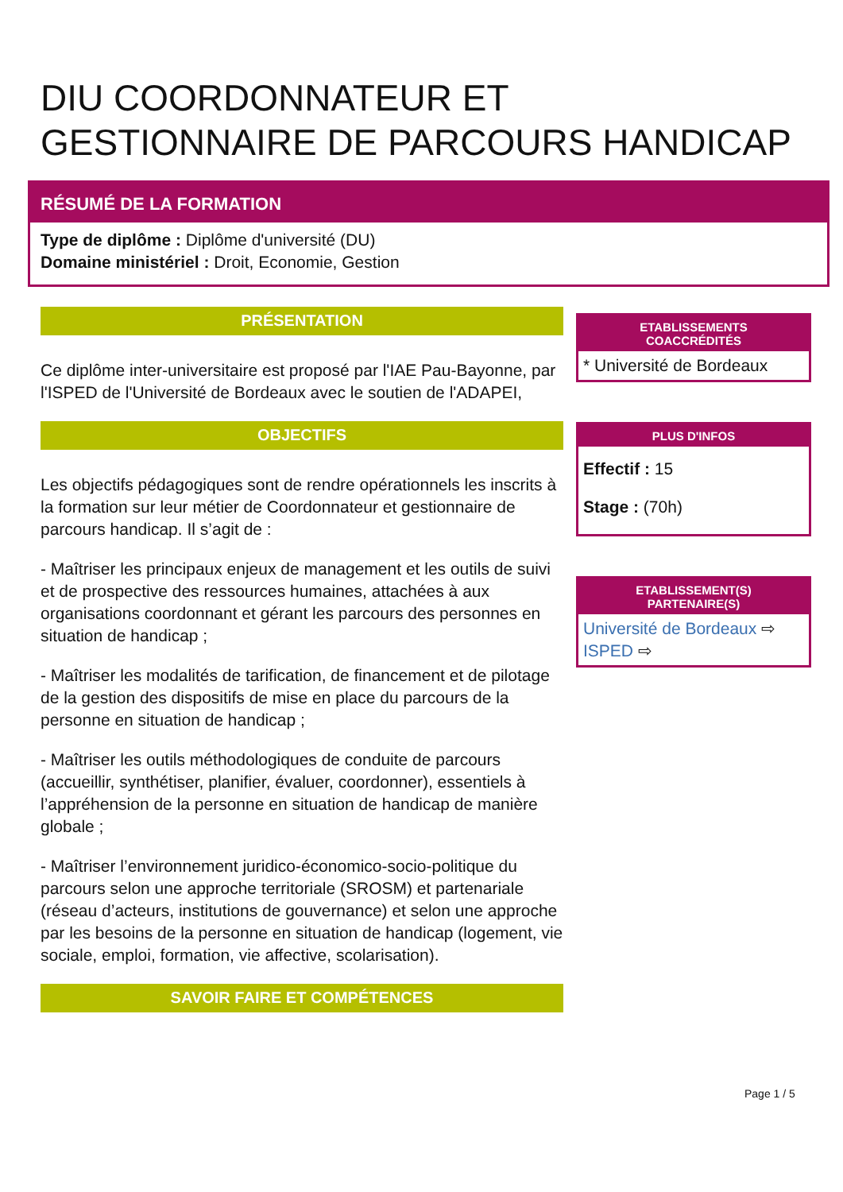DIU COORDONNATEUR ET
GESTIONNAIRE DE PARCOURS HANDICAP
RÉSUMÉ DE LA FORMATION
Type de diplôme : Diplôme d'université (DU)
Domaine ministériel : Droit, Economie, Gestion
PRÉSENTATION
Ce diplôme inter-universitaire est proposé par l'IAE Pau-Bayonne, par l'ISPED de l'Université de Bordeaux avec le soutien de l'ADAPEI,
OBJECTIFS
Les objectifs pédagogiques sont de rendre opérationnels les inscrits à la formation sur leur métier de Coordonnateur et gestionnaire de parcours handicap. Il s’agit de :
- Maîtriser les principaux enjeux de management et les outils de suivi et de prospective des ressources humaines, attachées à aux organisations coordonnant et gérant les parcours des personnes en situation de handicap ;
- Maîtriser les modalités de tarification, de financement et de pilotage de la gestion des dispositifs de mise en place du parcours de la personne en situation de handicap ;
- Maîtriser les outils méthodologiques de conduite de parcours (accueillir, synthétiser, planifier, évaluer, coordonner), essentiels à l’appréhension de la personne en situation de handicap de manière globale ;
- Maîtriser l’environnement juridico-économico-socio-politique du parcours selon une approche territoriale (SROSM) et partenariale (réseau d’acteurs, institutions de gouvernance) et selon une approche par les besoins de la personne en situation de handicap (logement, vie sociale, emploi, formation, vie affective, scolarisation).
SAVOIR FAIRE ET COMPÉTENCES
ETABLISSEMENTS
COACCRÉDITÉS
* Université de Bordeaux
PLUS D'INFOS
Effectif : 15
Stage : (70h)
ETABLISSEMENT(S)
PARTENAIRE(S)
Université de Bordeaux ⇨
ISPED ⇨
Page 1 / 5